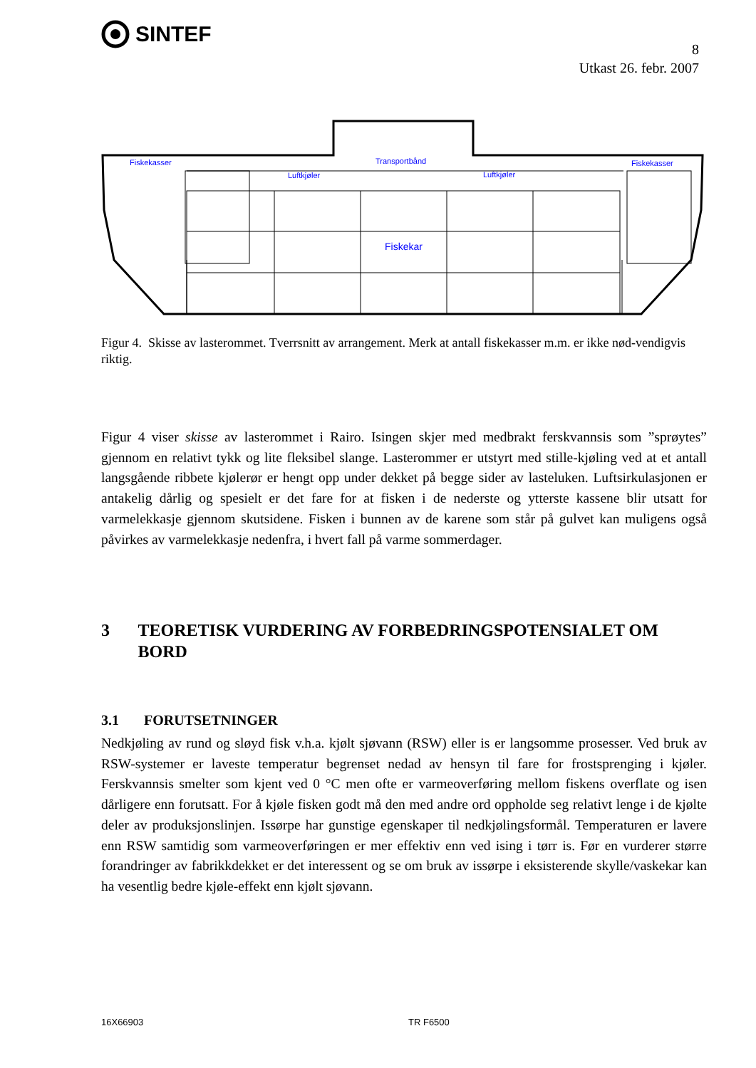SINTEF
8
Utkast 26. febr. 2007
Fiskekasser
Fiskekasser
Luftkjøler
Luftkjøler
Transportbånd
Fiskekar
Figur 4. Skisse av lasterommet. Tverrsnitt av arrangement. Merk at antall fiskekasser m.m. er ikke nød-vendigvis riktig.
Figur 4 viser skisse av lasterommet i Rairo. Isingen skjer med medbrakt ferskvannsis som ”sprøytes” gjennom en relativt tykk og lite fleksibel slange. Lasterommer er utstyrt med stille-kjøling ved at et antall langsgående ribbete kjølerør er hengt opp under dekket på begge sider av lasteluken. Luftsirkulasjonen er antakelig dårlig og spesielt er det fare for at fisken i de nederste og ytterste kassene blir utsatt for varmelekkasje gjennom skutsidene. Fisken i bunnen av de karene som står på gulvet kan muligens også påvirkes av varmelekkasje nedenfra, i hvert fall på varme sommerdager.
3 TEORETISK VURDERING AV FORBEDRINGSPOTENSIALET OM BORD
3.1 FORUTSETNINGER
Nedkjøling av rund og sløyd fisk v.h.a. kjølt sjøvann (RSW) eller is er langsomme prosesser. Ved bruk av RSW-systemer er laveste temperatur begrenset nedad av hensyn til fare for frostsprenging i kjøler. Ferskvannsis smelter som kjent ved 0 °C men ofte er varmeoverføring mellom fiskens overflate og isen dårligere enn forutsatt. For å kjøle fisken godt må den med andre ord oppholde seg relativt lenge i de kjølte deler av produksjonslinjen. Issørpe har gunstige egenskaper til nedkjølingsformål. Temperaturen er lavere enn RSW samtidig som varmeoverføringen er mer effektiv enn ved ising i tørr is. Før en vurderer større forandringer av fabrikkdekket er det interessent og se om bruk av issørpe i eksisterende skylle/vaskekar kan ha vesentlig bedre kjøle-effekt enn kjølt sjøvann.
16X66903 TR F6500